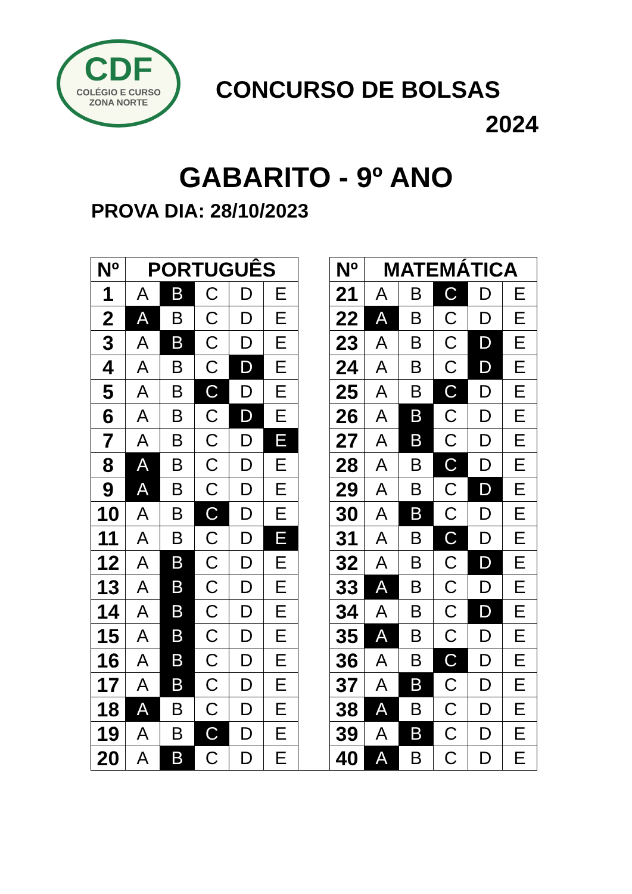CDF
COLÉGIO E CURSO
ZONA NORTE
CONCURSO DE BOLSAS
2024
GABARITO - 9º ANO
PROVA DIA: 28/10/2023
| Nº | PORTUGUÊS | | | | | | Nº | MATEMÁTICA | | | | |
| 1 | A | B | C | D | E | | 21 | A | B | C | D | E |
| 2 | A | B | C | D | E | | 22 | A | B | C | D | E |
| 3 | A | B | C | D | E | | 23 | A | B | C | D | E |
| 4 | A | B | C | D | E | | 24 | A | B | C | D | E |
| 5 | A | B | C | D | E | | 25 | A | B | C | D | E |
| 6 | A | B | C | D | E | | 26 | A | B | C | D | E |
| 7 | A | B | C | D | E | | 27 | A | B | C | D | E |
| 8 | A | B | C | D | E | | 28 | A | B | C | D | E |
| 9 | A | B | C | D | E | | 29 | A | B | C | D | E |
| 10 | A | B | C | D | E | | 30 | A | B | C | D | E |
| 11 | A | B | C | D | E | | 31 | A | B | C | D | E |
| 12 | A | B | C | D | E | | 32 | A | B | C | D | E |
| 13 | A | B | C | D | E | | 33 | A | B | C | D | E |
| 14 | A | B | C | D | E | | 34 | A | B | C | D | E |
| 15 | A | B | C | D | E | | 35 | A | B | C | D | E |
| 16 | A | B | C | D | E | | 36 | A | B | C | D | E |
| 17 | A | B | C | D | E | | 37 | A | B | C | D | E |
| 18 | A | B | C | D | E | | 38 | A | B | C | D | E |
| 19 | A | B | C | D | E | | 39 | A | B | C | D | E |
| 20 | A | B | C | D | E | | 40 | A | B | C | D | E |